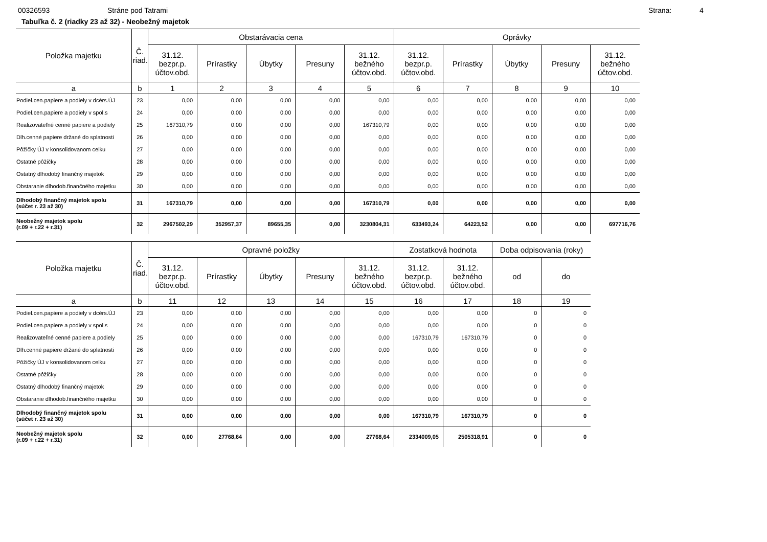00326593 Stráne pod Tatrami Strana: 4
Tabuľka č. 2 (riadky 23 až 32) - Neobežný majetok
| Položka majetku | Č. riad. | Obstarávacia cena | | | | | Oprávky | | | | |
| --- | --- | --- | --- | --- | --- | --- | --- | --- | --- | --- | --- |
| | | 31.12. bezpr.p. účtov.obd. | Prírastky | Úbytky | Presuny | 31.12. bežného účtov.obd. | 31.12. bezpr.p. účtov.obd. | Prírastky | Úbytky | Presuny | 31.12. bežného účtov.obd. |
| a | b | 1 | 2 | 3 | 4 | 5 | 6 | 7 | 8 | 9 | 10 |
| Podiel.cen.papiere a podiely v dcérs.ÚJ | 23 | 0,00 | 0,00 | 0,00 | 0,00 | 0,00 | 0,00 | 0,00 | 0,00 | 0,00 | 0,00 |
| Podiel.cen.papiere a podiely v spol.s | 24 | 0,00 | 0,00 | 0,00 | 0,00 | 0,00 | 0,00 | 0,00 | 0,00 | 0,00 | 0,00 |
| Realizovateľné cenné papiere a podiely | 25 | 167310,79 | 0,00 | 0,00 | 0,00 | 167310,79 | 0,00 | 0,00 | 0,00 | 0,00 | 0,00 |
| Dlh.cenné papiere držané do splatnosti | 26 | 0,00 | 0,00 | 0,00 | 0,00 | 0,00 | 0,00 | 0,00 | 0,00 | 0,00 | 0,00 |
| Pôžičky ÚJ v konsolidovanom celku | 27 | 0,00 | 0,00 | 0,00 | 0,00 | 0,00 | 0,00 | 0,00 | 0,00 | 0,00 | 0,00 |
| Ostatné pôžičky | 28 | 0,00 | 0,00 | 0,00 | 0,00 | 0,00 | 0,00 | 0,00 | 0,00 | 0,00 | 0,00 |
| Ostatný dlhodobý finančný majetok | 29 | 0,00 | 0,00 | 0,00 | 0,00 | 0,00 | 0,00 | 0,00 | 0,00 | 0,00 | 0,00 |
| Obstaranie dlhodob.finančného majetku | 30 | 0,00 | 0,00 | 0,00 | 0,00 | 0,00 | 0,00 | 0,00 | 0,00 | 0,00 | 0,00 |
| Dlhodobý finančný majetok spolu (súčet r. 23 až 30) | 31 | 167310,79 | 0,00 | 0,00 | 0,00 | 167310,79 | 0,00 | 0,00 | 0,00 | 0,00 | 0,00 |
| Neobežný majetok spolu (r.09 + r.22 + r.31) | 32 | 2967502,29 | 352957,37 | 89655,35 | 0,00 | 3230804,31 | 633493,24 | 64223,52 | 0,00 | 0,00 | 697716,76 |
| Položka majetku | Č. riad. | Opravné položky | | | | | Zostatková hodnota | | Doba odpisovania (roky) | |
| --- | --- | --- | --- | --- | --- | --- | --- | --- | --- | --- |
| | | 31.12. bezpr.p. účtov.obd. | Prírastky | Úbytky | Presuny | 31.12. bežného účtov.obd. | 31.12. bezpr.p. účtov.obd. | 31.12. bežného účtov.obd. | od | do |
| a | b | 11 | 12 | 13 | 14 | 15 | 16 | 17 | 18 | 19 |
| Podiel.cen.papiere a podiely v dcérs.ÚJ | 23 | 0,00 | 0,00 | 0,00 | 0,00 | 0,00 | 0,00 | 0,00 | 0 | 0 |
| Podiel.cen.papiere a podiely v spol.s | 24 | 0,00 | 0,00 | 0,00 | 0,00 | 0,00 | 0,00 | 0,00 | 0 | 0 |
| Realizovateľné cenné papiere a podiely | 25 | 0,00 | 0,00 | 0,00 | 0,00 | 0,00 | 167310,79 | 167310,79 | 0 | 0 |
| Dlh.cenné papiere držané do splatnosti | 26 | 0,00 | 0,00 | 0,00 | 0,00 | 0,00 | 0,00 | 0,00 | 0 | 0 |
| Pôžičky ÚJ v konsolidovanom celku | 27 | 0,00 | 0,00 | 0,00 | 0,00 | 0,00 | 0,00 | 0,00 | 0 | 0 |
| Ostatné pôžičky | 28 | 0,00 | 0,00 | 0,00 | 0,00 | 0,00 | 0,00 | 0,00 | 0 | 0 |
| Ostatný dlhodobý finančný majetok | 29 | 0,00 | 0,00 | 0,00 | 0,00 | 0,00 | 0,00 | 0,00 | 0 | 0 |
| Obstaranie dlhodob.finančného majetku | 30 | 0,00 | 0,00 | 0,00 | 0,00 | 0,00 | 0,00 | 0,00 | 0 | 0 |
| Dlhodobý finančný majetok spolu (súčet r. 23 až 30) | 31 | 0,00 | 0,00 | 0,00 | 0,00 | 0,00 | 167310,79 | 167310,79 | 0 | 0 |
| Neobežný majetok spolu (r.09 + r.22 + r.31) | 32 | 0,00 | 27768,64 | 0,00 | 0,00 | 27768,64 | 2334009,05 | 2505318,91 | 0 | 0 |